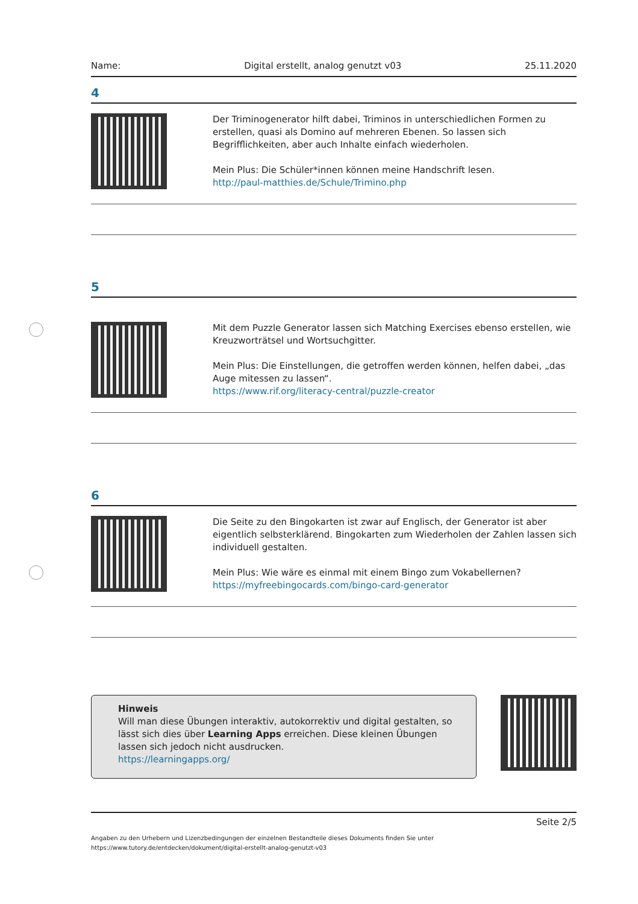Name: Digital erstellt, analog genutzt v03 25.11.2020
4
Der Triminogenerator hilft dabei, Triminos in unterschiedlichen Formen zu erstellen, quasi als Domino auf mehreren Ebenen. So lassen sich Begrifflichkeiten, aber auch Inhalte einfach wiederholen.
Mein Plus: Die Schüler*innen können meine Handschrift lesen.
http://paul-matthies.de/Schule/Trimino.php
5
Mit dem Puzzle Generator lassen sich Matching Exercises ebenso erstellen, wie Kreuzworträtsel und Wortsuchgitter.
Mein Plus: Die Einstellungen, die getroffen werden können, helfen dabei, „das Auge mitessen zu lassen“.
https://www.rif.org/literacy-central/puzzle-creator
6
Die Seite zu den Bingokarten ist zwar auf Englisch, der Generator ist aber eigentlich selbsterklärend. Bingokarten zum Wiederholen der Zahlen lassen sich individuell gestalten.
Mein Plus: Wie wäre es einmal mit einem Bingo zum Vokabellernen?
https://myfreebingocards.com/bingo-card-generator
Hinweis
Will man diese Übungen interaktiv, autokorrektiv und digital gestalten, so lässt sich dies über Learning Apps erreichen. Diese kleinen Übungen lassen sich jedoch nicht ausdrucken.
https://learningapps.org/
Seite 2/5
Angaben zu den Urhebern und Lizenzbedingungen der einzelnen Bestandteile dieses Dokuments finden Sie unter
https://www.tutory.de/entdecken/dokument/digital-erstellt-analog-genutzt-v03